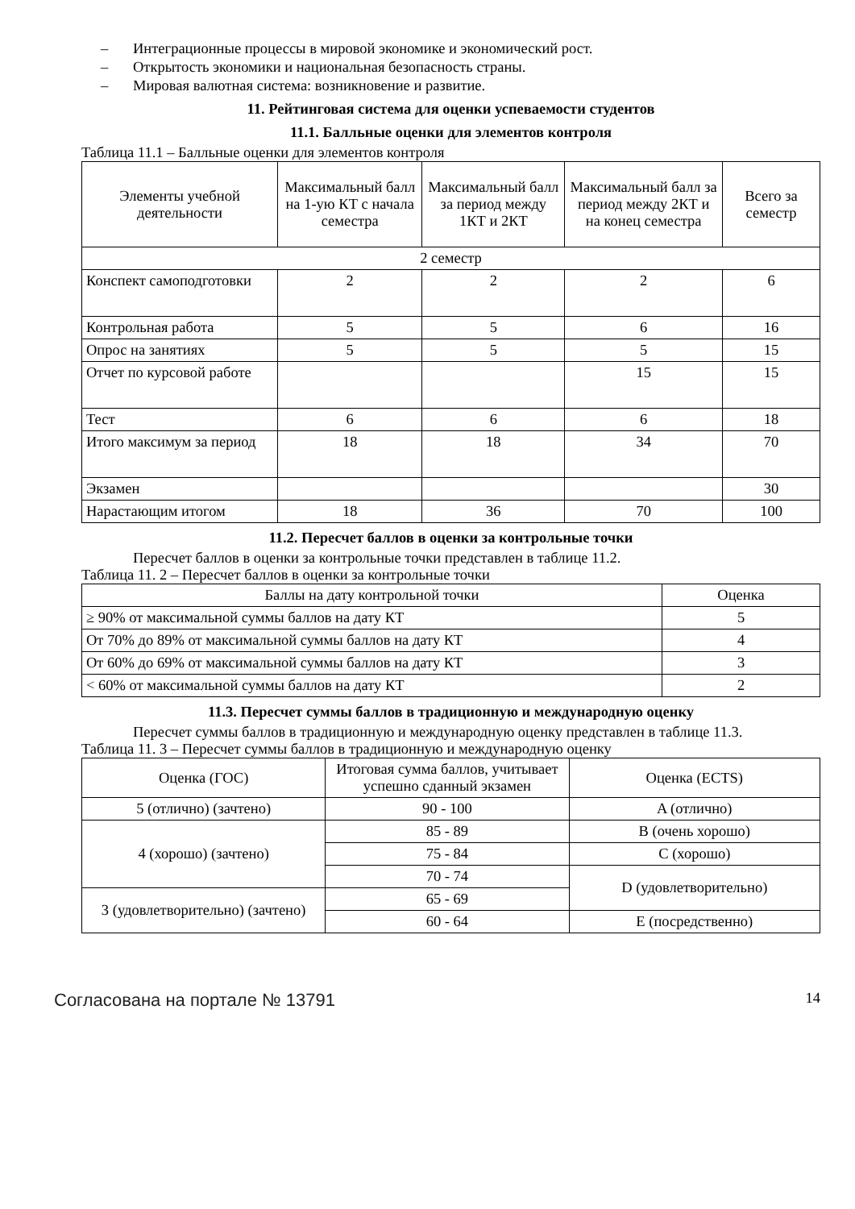– Интеграционные процессы в мировой экономике и экономический рост.
– Открытость экономики и национальная безопасность страны.
– Мировая валютная система: возникновение и развитие.
11. Рейтинговая система для оценки успеваемости студентов
11.1. Балльные оценки для элементов контроля
Таблица 11.1 – Балльные оценки для элементов контроля
| Элементы учебной деятельности | Максимальный балл на 1-ую КТ с начала семестра | Максимальный балл за период между 1КТ и 2КТ | Максимальный балл за период между 2КТ и на конец семестра | Всего за семестр |
| --- | --- | --- | --- | --- |
| 2 семестр | | | | |
| Конспект самоподготовки | 2 | 2 | 2 | 6 |
| Контрольная работа | 5 | 5 | 6 | 16 |
| Опрос на занятиях | 5 | 5 | 5 | 15 |
| Отчет по курсовой работе | | | 15 | 15 |
| Тест | 6 | 6 | 6 | 18 |
| Итого максимум за период | 18 | 18 | 34 | 70 |
| Экзамен | | | | 30 |
| Нарастающим итогом | 18 | 36 | 70 | 100 |
11.2. Пересчет баллов в оценки за контрольные точки
Пересчет баллов в оценки за контрольные точки представлен в таблице 11.2.
Таблица 11. 2 – Пересчет баллов в оценки за контрольные точки
| Баллы на дату контрольной точки | Оценка |
| --- | --- |
| ≥ 90% от максимальной суммы баллов на дату КТ | 5 |
| От 70% до 89% от максимальной суммы баллов на дату КТ | 4 |
| От 60% до 69% от максимальной суммы баллов на дату КТ | 3 |
| < 60% от максимальной суммы баллов на дату КТ | 2 |
11.3. Пересчет суммы баллов в традиционную и международную оценку
Пересчет суммы баллов в традиционную и международную оценку представлен в таблице 11.3.
Таблица 11. 3 – Пересчет суммы баллов в традиционную и международную оценку
| Оценка (ГОС) | Итоговая сумма баллов, учитывает успешно сданный экзамен | Оценка (ECTS) |
| --- | --- | --- |
| 5 (отлично) (зачтено) | 90 - 100 | A (отлично) |
| 4 (хорошо) (зачтено) | 85 - 89 | B (очень хорошо) |
| | 75 - 84 | C (хорошо) |
| | 70 - 74 | D (удовлетворительно) |
| 3 (удовлетворительно) (зачтено) | 65 - 69 | |
| | 60 - 64 | E (посредственно) |
Согласована на портале № 13791 14